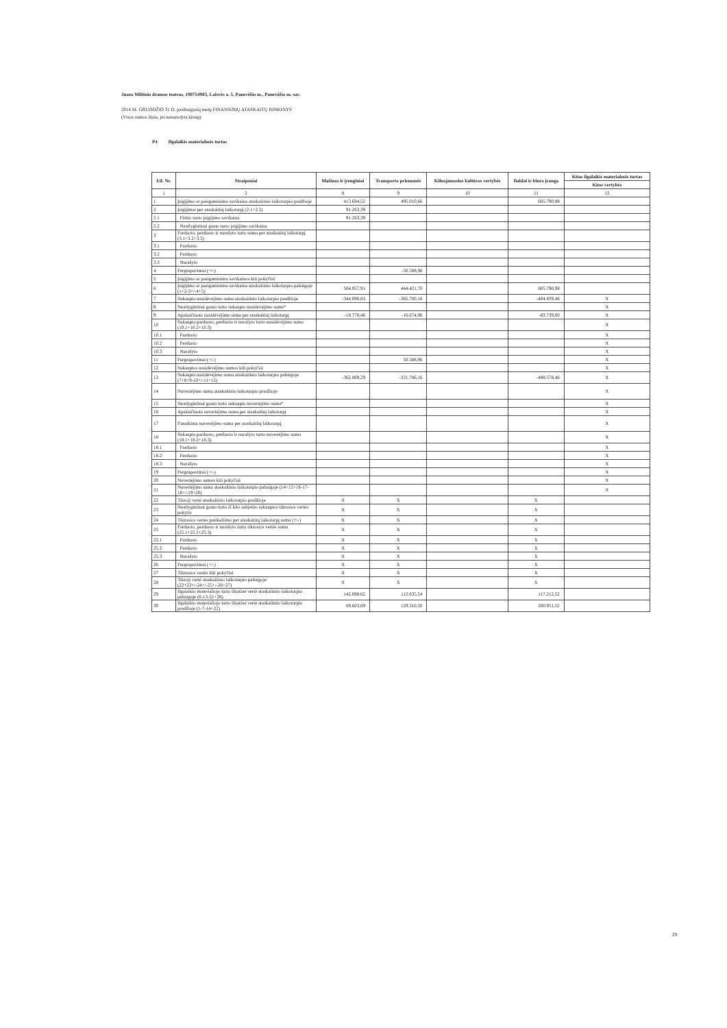Juozo Miltinio dramos teatras, 190754983, Laisvės a. 5, Panevėžio m., Panevėžio m. sav.
2014 M. GRUODŽIO 31 D. pasibaigusių metų FINANSINIŲ ATASKAITŲ RINKINYS
(Visos sumos litais, jei nenurodyta kitaip)
P4 Ilgalaikis materialusis turtas
| Eil. Nr. | Straipsniai | Mašinos ir įrenginiai | Transporto priemonės | Kilnojamosios kultūros vertybės | Baldai ir biuro įranga | Kitas ilgalaikis materialusis turtas |
| --- | --- | --- | --- | --- | --- | --- |
| | | | | | | Kitos vertybės |
| 1 | 2 | 8 | 9 | 10 | 11 | 12 |
| 1 | Įsigijimo ar pasigaminimo savikaina ataskaitinio laikotarpio pradžioje | 413.694,52 | 495.010,66 | | 605.790,98 | |
| 2 | Įsigijimai per ataskaitinį laikotarpį (2.1+2.2) | 91.263,39 | | | | |
| 2.1 | Pirkto turto įsigijimo savikaina | 91.263,39 | | | | |
| 2.2 | Neatlygintinai gauto turto įsigijimo savikaina | | | | | |
| 3 | Parduoto, perduoto ir nurašyto turto suma per ataskaitinį laikotarpį (3.1+3.2+3.3) | | | | | |
| 3.1 | Parduoto | | | | | |
| 3.2 | Perduoto | | | | | |
| 3.3 | Nurašyto | | | | | |
| 4 | Pergrupavimai (+/-) | | -50.588,96 | | | |
| 5 | Įsigijimo ar pasigaminimo savikainos kiti pokyčiai | | | | | |
| 6 | Įsigijimo ar pasigaminimo savikaina ataskaitinio laikotarpio pabaigoje (1+2-3+/-4+5) | 504.957,91 | 444.421,70 | | 605.790,98 | |
| 7 | Sukaupta nusidėvėjimo suma ataskaitinio laikotarpio pradžioje | -344.090,83 | -365.700,16 | | -404.839,46 | X |
| 8 | Neatlygintinai gauto turto sukaupta nusidėvėjimo suma* | | | | | X |
| 9 | Apskaičiuota nusidėvėjimo suma per ataskaitinį laikotarpį | -18.778,46 | -16.674,96 | | -83.739,00 | X |
| 10 | Sukaupta parduoto, perduoto ir nurašyto turto nusidėvėjimo suma (10.1+10.2+10.3) | | | | | X |
| 10.1 | Parduoto | | | | | X |
| 10.2 | Perduoto | | | | | X |
| 10.3 | Nurašyto | | | | | X |
| 11 | Pergrupavimai (+/-) | | 50.588,96 | | | X |
| 12 | Sukauptos nusidėvėjimo sumos kiti pokyčiai | | | | | X |
| 13 | Sukaupta nusidėvėjimo suma ataskaitinio laikotarpio pabaigoje (7+8+9-10+/-11+12) | -362.869,29 | -331.786,16 | | -488.578,46 | X |
| 14 | Nuvertėjimo suma ataskaitinio laikotarpio pradžioje | | | | | X |
| 15 | Neatlygintinai gauto turto sukaupta nuvertėjimo suma* | | | | | X |
| 16 | Apskaičiuota nuvertėjimo suma per ataskaitinį laikotarpį | | | | | X |
| 17 | Panaikinta nuvertėjimo suma per ataskaitinį laikotarpį | | | | | X |
| 18 | Sukaupta parduoto, perduoto ir nurašyto turto nuvertėjimo suma (18.1+18.2+18.3) | | | | | X |
| 18.1 | Parduoto | | | | | X |
| 18.2 | Perduoto | | | | | X |
| 18.3 | Nurašyto | | | | | X |
| 19 | Pergrupavimai (+/-) | | | | | X |
| 20 | Nuvertėjimo sumos kiti pokyčiai | | | | | X |
| 21 | Nuvertėjimo suma ataskaitinio laikotarpio pabaigoje (14+15+16-17-18+/-19+20) | | | | | X |
| 22 | Tikroji vertė ataskaitinio laikotarpio pradžioje | X | X | | X | |
| 23 | Neatlygintinai gauto turto iš kito subjekto sukauptos tikrosios vertės pokytis | X | X | | X | |
| 24 | Tikrosios vertės pasikeitimo per ataskaitinį laikotarpį suma (+/-) | X | X | | X | |
| 25 | Parduoto, perduoto ir nurašyto turto tikrosios vertės suma (25.1+25.2+25.3) | X | X | | X | |
| 25.1 | Parduoto | X | X | | X | |
| 25.2 | Perduoto | X | X | | X | |
| 25.3 | Nurašyto | X | X | | X | |
| 26 | Pergrupavimai (+/-) | X | X | | X | |
| 27 | Tikrosios vertės kiti pokyčiai | X | X | | X | |
| 28 | Tikroji vertė ataskaitinio laikotarpio pabaigoje (22+23+/-24+/-25+/-26+27) | X | X | | X | |
| 29 | Ilgalaikio materialiojo turto likutinė vertė ataskaitinio laikotarpio pabaigoje (6-13-21+28) | 142.088,62 | 112.635,54 | | 117.212,52 | |
| 30 | Ilgalaikio materialiojo turto likutinė vertė ataskaitinio laikotarpio pradžioje (1-7-14+22) | 69.603,69 | 129.310,50 | | 200.951,52 | |
29